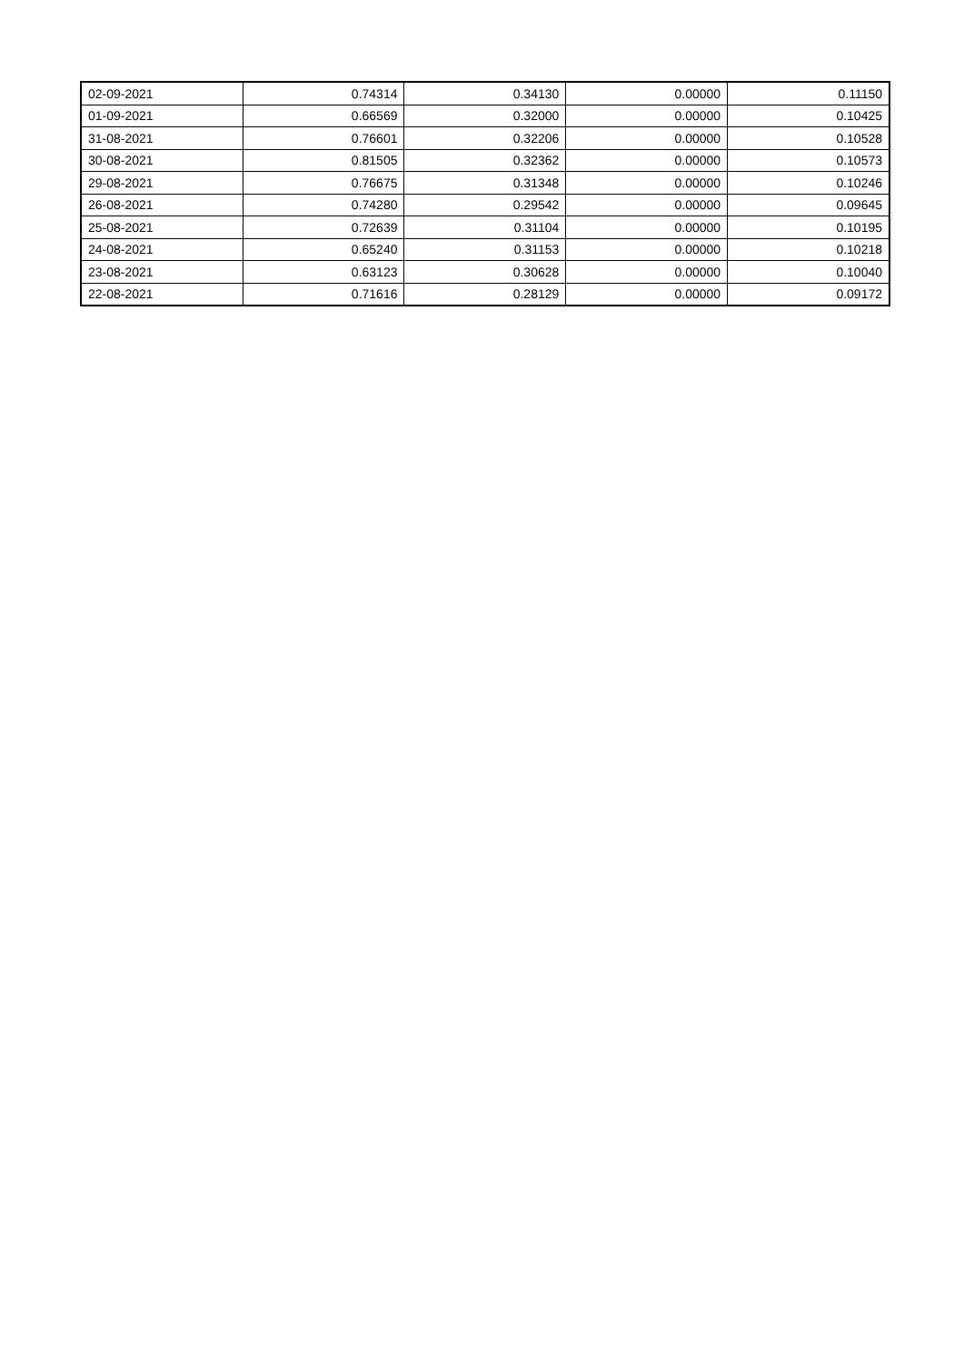| 02-09-2021 | 0.74314 | 0.34130 | 0.00000 | 0.11150 |
| 01-09-2021 | 0.66569 | 0.32000 | 0.00000 | 0.10425 |
| 31-08-2021 | 0.76601 | 0.32206 | 0.00000 | 0.10528 |
| 30-08-2021 | 0.81505 | 0.32362 | 0.00000 | 0.10573 |
| 29-08-2021 | 0.76675 | 0.31348 | 0.00000 | 0.10246 |
| 26-08-2021 | 0.74280 | 0.29542 | 0.00000 | 0.09645 |
| 25-08-2021 | 0.72639 | 0.31104 | 0.00000 | 0.10195 |
| 24-08-2021 | 0.65240 | 0.31153 | 0.00000 | 0.10218 |
| 23-08-2021 | 0.63123 | 0.30628 | 0.00000 | 0.10040 |
| 22-08-2021 | 0.71616 | 0.28129 | 0.00000 | 0.09172 |